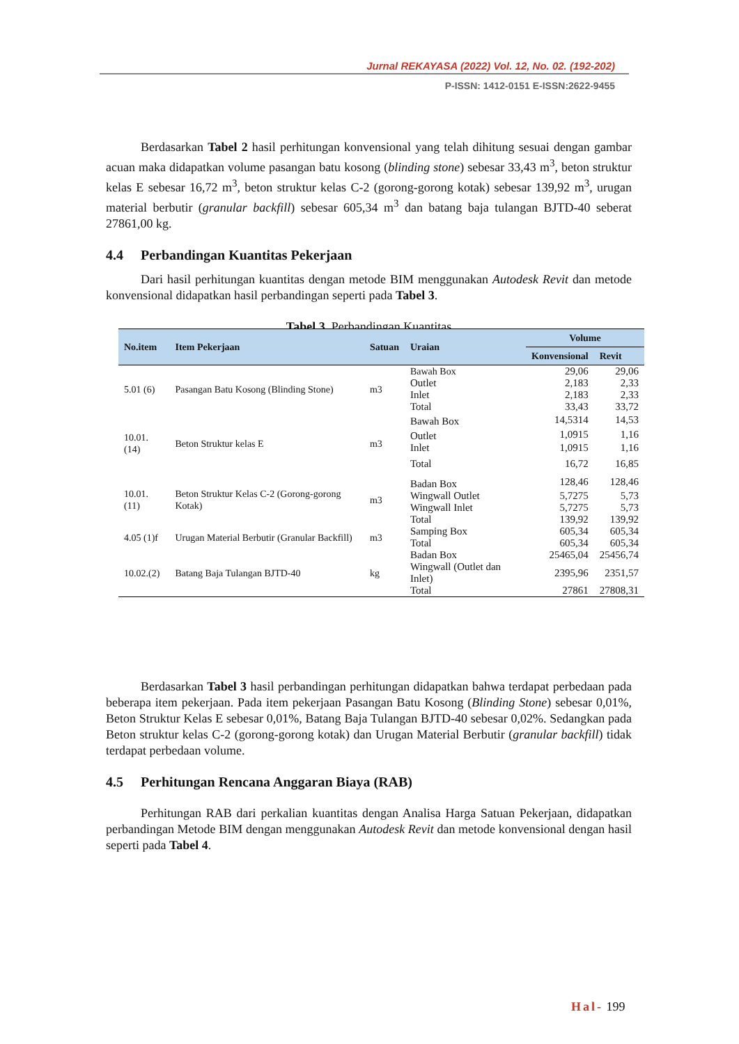Jurnal REKAYASA (2022) Vol. 12, No. 02. (192-202)
P-ISSN: 1412-0151 E-ISSN:2622-9455
Berdasarkan Tabel 2 hasil perhitungan konvensional yang telah dihitung sesuai dengan gambar acuan maka didapatkan volume pasangan batu kosong (blinding stone) sebesar 33,43 m<sup>3</sup>, beton struktur kelas E sebesar 16,72 m<sup>3</sup>, beton struktur kelas C-2 (gorong-gorong kotak) sebesar 139,92 m<sup>3</sup>, urugan material berbutir (granular backfill) sebesar 605,34 m<sup>3</sup> dan batang baja tulangan BJTD-40 seberat 27861,00 kg.
4.4 Perbandingan Kuantitas Pekerjaan
Dari hasil perhitungan kuantitas dengan metode BIM menggunakan Autodesk Revit dan metode konvensional didapatkan hasil perbandingan seperti pada Tabel 3.
Tabel 3. Perbandingan Kuantitas
| No.item | Item Pekerjaan | Satuan | Uraian | Volume | |
| --- | --- | --- | --- | --- | --- |
| | | | | Konvensional | Revit |
| 5.01 (6) | Pasangan Batu Kosong (Blinding Stone) | m3 | Bawah Box | 29,06 | 29,06 |
| | | | Outlet | 2,183 | 2,33 |
| | | | Inlet | 2,183 | 2,33 |
| | | | Total | 33,43 | 33,72 |
| 10.01.(14) | Beton Struktur kelas E | m3 | Bawah Box | 14,5314 | 14,53 |
| | | | Outlet | 1,0915 | 1,16 |
| | | | Inlet | 1,0915 | 1,16 |
| | | | Total | 16,72 | 16,85 |
| 10.01.(11) | Beton Struktur Kelas C-2 (Gorong-gorong Kotak) | m3 | Badan Box | 128,46 | 128,46 |
| | | | Wingwall Outlet | 5,7275 | 5,73 |
| | | | Wingwall Inlet | 5,7275 | 5,73 |
| | | | Total | 139,92 | 139,92 |
| 4.05 (1)f | Urugan Material Berbutir (Granular Backfill) | m3 | Samping Box | 605,34 | 605,34 |
| | | | Total | 605,34 | 605,34 |
| 10.02.(2) | Batang Baja Tulangan BJTD-40 | kg | Badan Box | 25465,04 | 25456,74 |
| | | | Wingwall (Outlet dan Inlet) | 2395,96 | 2351,57 |
| | | | Total | 27861 | 27808,31 |
Berdasarkan Tabel 3 hasil perbandingan perhitungan didapatkan bahwa terdapat perbedaan pada beberapa item pekerjaan. Pada item pekerjaan Pasangan Batu Kosong (Blinding Stone) sebesar 0,01%, Beton Struktur Kelas E sebesar 0,01%, Batang Baja Tulangan BJTD-40 sebesar 0,02%. Sedangkan pada Beton struktur kelas C-2 (gorong-gorong kotak) dan Urugan Material Berbutir (granular backfill) tidak terdapat perbedaan volume.
4.5 Perhitungan Rencana Anggaran Biaya (RAB)
Perhitungan RAB dari perkalian kuantitas dengan Analisa Harga Satuan Pekerjaan, didapatkan perbandingan Metode BIM dengan menggunakan Autodesk Revit dan metode konvensional dengan hasil seperti pada Tabel 4.
Hal- 199